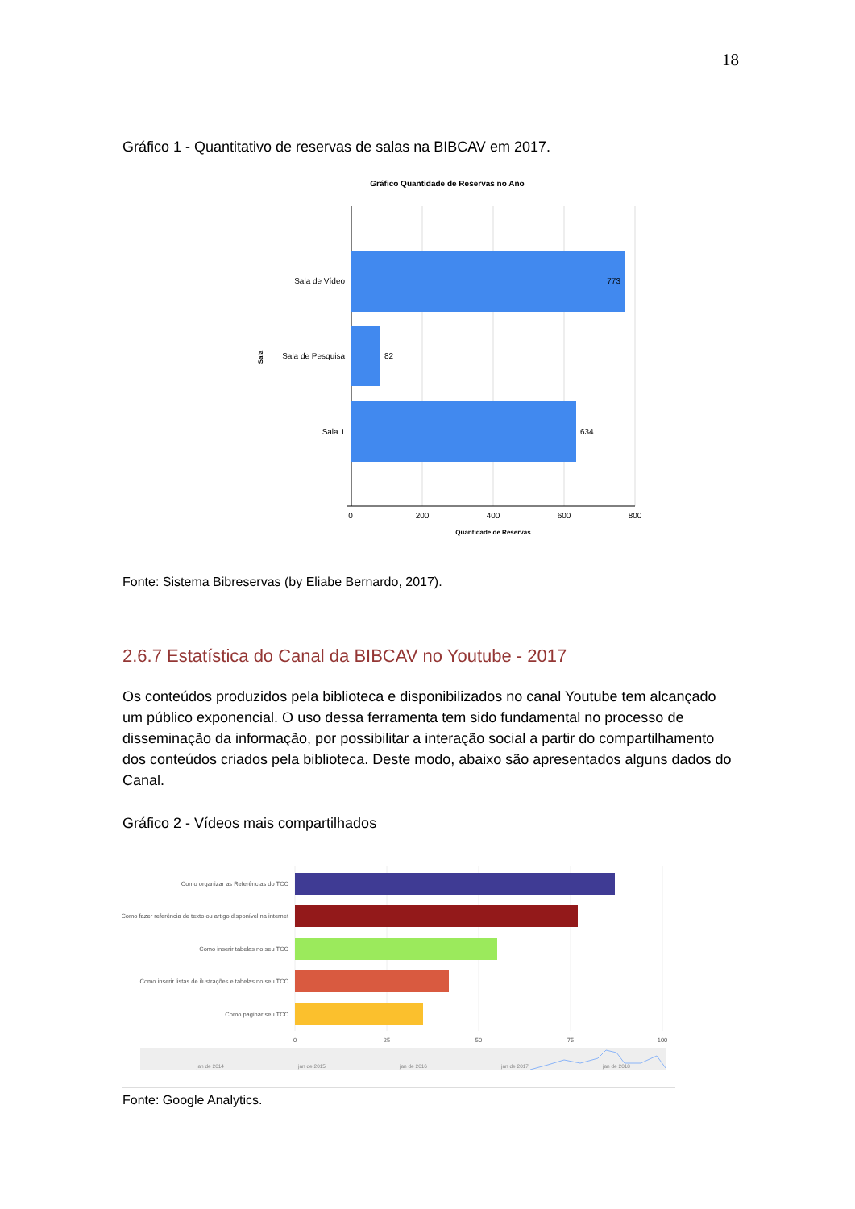18
Gráfico 1 - Quantitativo de reservas de salas na BIBCAV em 2017.
Gráfico Quantidade de Reservas no Ano
Sala de Vídeo
Sala de Pesquisa
Sala 1
773
82
634
0
200
400
600
800
Quantidade de Reservas
Sala
Fonte: Sistema Bibreservas (by Eliabe Bernardo, 2017).
2.6.7 Estatística do Canal da BIBCAV no Youtube - 2017
Os conteúdos produzidos pela biblioteca e disponibilizados no canal Youtube tem alcançado um público exponencial. O uso dessa ferramenta tem sido fundamental no processo de disseminação da informação, por possibilitar a interação social a partir do compartilhamento dos conteúdos criados pela biblioteca. Deste modo, abaixo são apresentados alguns dados do Canal.
Gráfico 2 - Vídeos mais compartilhados
Como organizar as Referências do TCC
Como fazer referência de texto ou artigo disponível na internet
Como inserir tabelas no seu TCC
Como inserir listas de ilustrações e tabelas no seu TCC
Como paginar seu TCC
0
25
50
75
100
jan de 2014
jan de 2015
jan de 2016
jan de 2017
jan de 2018
Fonte: Google Analytics.